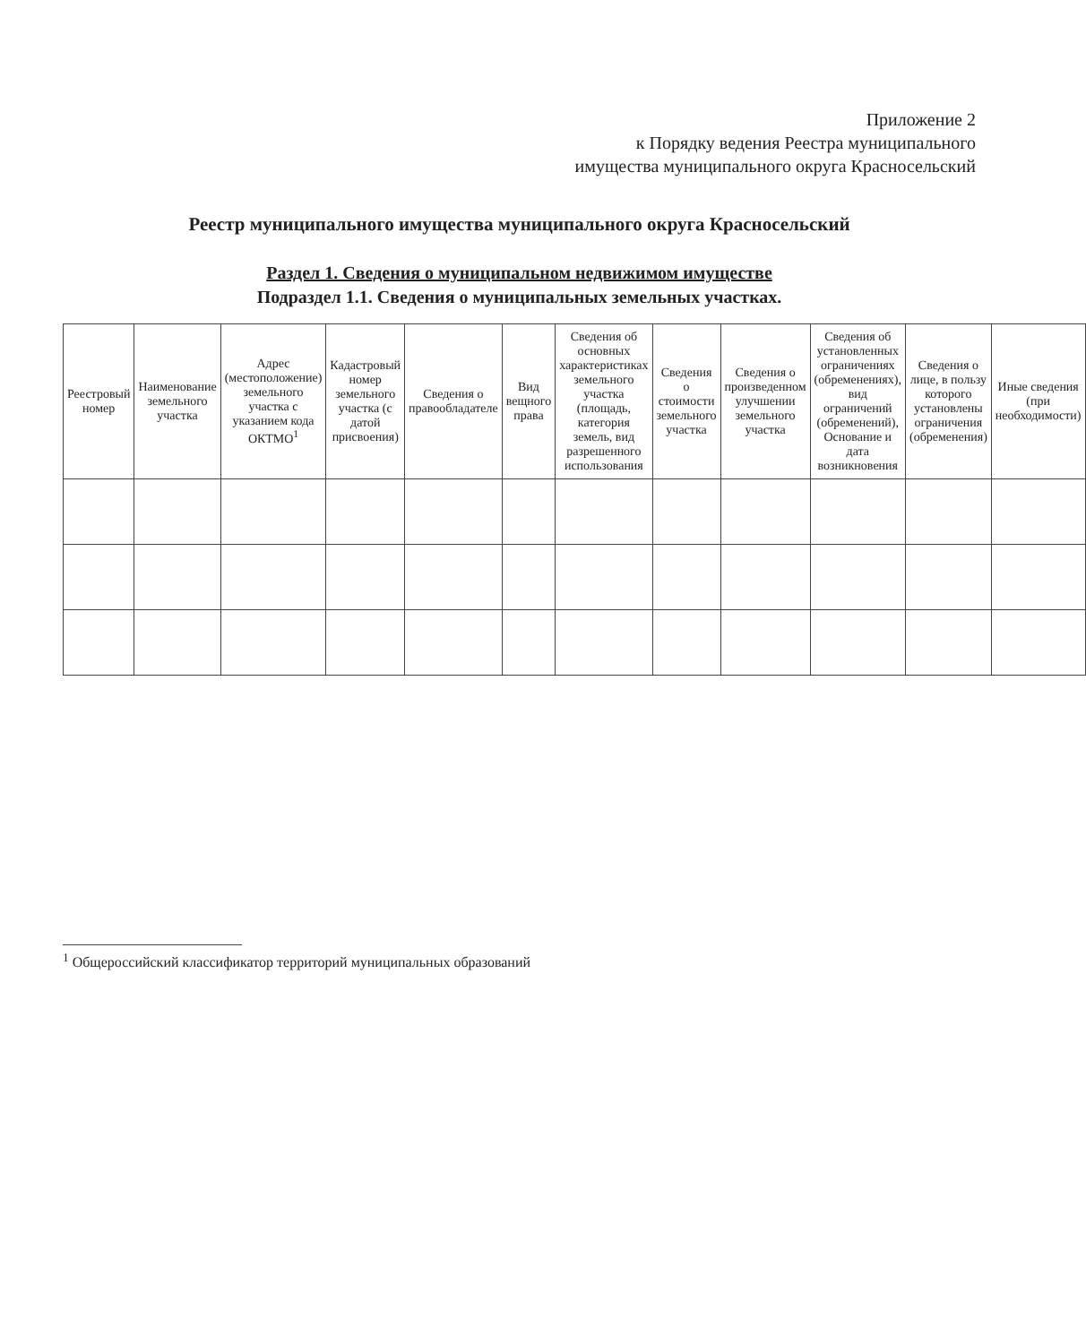Приложение 2
к Порядку ведения Реестра муниципального
имущества муниципального округа Красносельский
Реестр муниципального имущества муниципального округа Красносельский
Раздел 1. Сведения о муниципальном недвижимом имуществе
Подраздел 1.1. Сведения о муниципальных земельных участках.
| Реестровый номер | Наименование земельного участка | Адрес (местоположение) земельного участка с указанием кода ОКТМО<sup>1</sup> | Кадастровый номер земельного участка (с датой присвоения) | Сведения о правообладателе | Вид вещного права | Сведения об основных характеристиках земельного участка (площадь, категория земель, вид разрешенного использования | Сведения о стоимости земельного участка | Сведения о произведенном улучшении земельного участка | Сведения об установленных ограничениях (обременениях), вид ограничений (обременений), Основание и дата возникновения | Сведения о лице, в пользу которого установлены ограничения (обременения) | Иные сведения (при необходимости) |
| --- | --- | --- | --- | --- | --- | --- | --- | --- | --- | --- | --- |
<sup>1</sup> Общероссийский классификатор территорий муниципальных образований